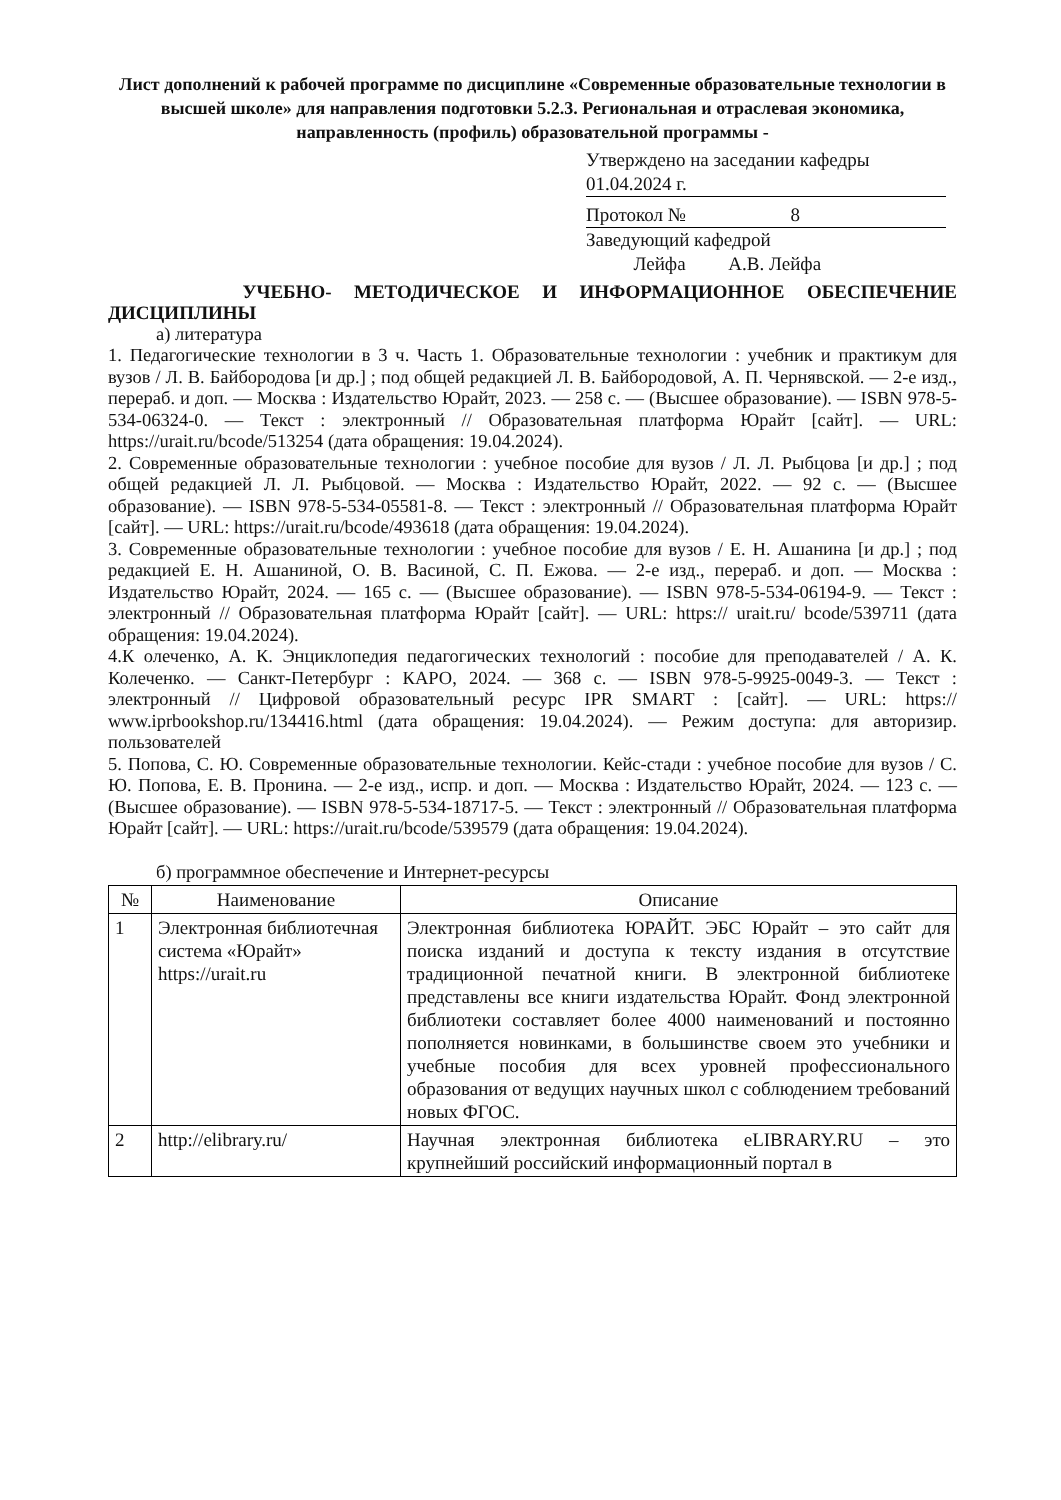Лист дополнений к рабочей программе по дисциплине «Современные образовательные технологии в высшей школе» для направления подготовки 5.2.3. Региональная и отраслевая экономика, направленность (профиль) образовательной программы -
Утверждено на заседании кафедры
01.04.2024 г.
Протокол № 8
Заведующий кафедрой
Лейфа А.В. Лейфа
УЧЕБНО- МЕТОДИЧЕСКОЕ И ИНФОРМАЦИОННОЕ ОБЕСПЕЧЕНИЕ
ДИСЦИПЛИНЫ
а) литература
1. Педагогические технологии в 3 ч. Часть 1. Образовательные технологии : учебник и практикум для вузов / Л. В. Байбородова [и др.] ; под общей редакцией Л. В. Байбородовой, А. П. Чернявской. — 2-е изд., перераб. и доп. — Москва : Издательство Юрайт, 2023. — 258 с. — (Высшее образование). — ISBN 978-5-534-06324-0. — Текст : электронный // Образовательная платформа Юрайт [сайт]. — URL: https://urait.ru/bcode/513254 (дата обращения: 19.04.2024).
2. Современные образовательные технологии : учебное пособие для вузов / Л. Л. Рыбцова [и др.] ; под общей редакцией Л. Л. Рыбцовой. — Москва : Издательство Юрайт, 2022. — 92 с. — (Высшее образование). — ISBN 978-5-534-05581-8. — Текст : электронный // Образовательная платформа Юрайт [сайт]. — URL: https://urait.ru/bcode/493618 (дата обращения: 19.04.2024).
3. Современные образовательные технологии : учебное пособие для вузов / Е. Н. Ашанина [и др.] ; под редакцией Е. Н. Ашаниной, О. В. Васиной, С. П. Ежова. — 2-е изд., перераб. и доп. — Москва : Издательство Юрайт, 2024. — 165 с. — (Высшее образование). — ISBN 978-5-534-06194-9. — Текст : электронный // Образовательная платформа Юрайт [сайт]. — URL: https:// urait.ru/ bcode/539711 (дата обращения: 19.04.2024).
4.К олеченко, А. К. Энциклопедия педагогических технологий : пособие для преподавателей / А. К. Колеченко. — Санкт-Петербург : КАРО, 2024. — 368 c. — ISBN 978-5-9925-0049-3. — Текст : электронный // Цифровой образовательный ресурс IPR SMART : [сайт]. — URL: https:// www.iprbookshop.ru/134416.html (дата обращения: 19.04.2024). — Режим доступа: для авторизир. пользователей
5. Попова, С. Ю. Современные образовательные технологии. Кейс-стади : учебное пособие для вузов / С. Ю. Попова, Е. В. Пронина. — 2-е изд., испр. и доп. — Москва : Издательство Юрайт, 2024. — 123 с. — (Высшее образование). — ISBN 978-5-534-18717-5. — Текст : электронный // Образовательная платформа Юрайт [сайт]. — URL: https://urait.ru/bcode/539579 (дата обращения: 19.04.2024).
б) программное обеспечение и Интернет-ресурсы
| № | Наименование | Описание |
| --- | --- | --- |
| 1 | Электронная библиотечная система «Юрайт» https://urait.ru | Электронная библиотека ЮРАЙТ. ЭБС Юрайт – это сайт для поиска изданий и доступа к тексту издания в отсутствие традиционной печатной книги. В электронной библиотеке представлены все книги издательства Юрайт. Фонд электронной библиотеки составляет более 4000 наименований и постоянно пополняется новинками, в большинстве своем это учебники и учебные пособия для всех уровней профессионального образования от ведущих научных школ с соблюдением требований новых ФГОС. |
| 2 | http://elibrary.ru/ | Научная электронная библиотека eLIBRARY.RU – это крупнейший российский информационный портал в |